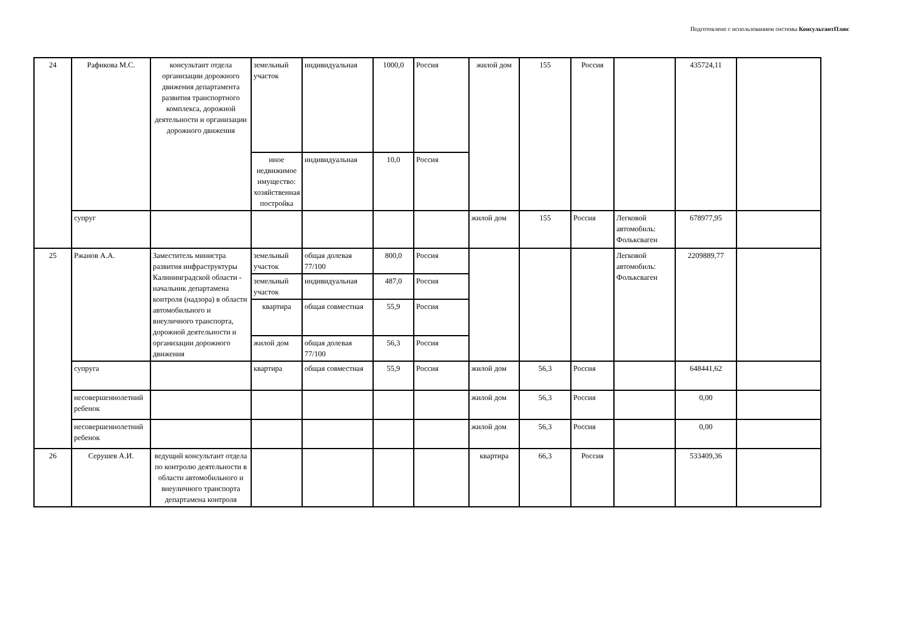Подготовлено с использованием системы КонсультантПлюс
| 24 | Рафикова М.С. | консультант отдела организации дорожного движения департамента развития транспортного комплекса, дорожной деятельности и организации дорожного движения | земельный участок | индивидуальная | 1000,0 | Россия | жилой дом | 155 | Россия | | 435724,11 | |
| | | | иное недвижимое имущество: хозяйственная постройка | индивидуальная | 10,0 | Россия | | | | | | |
| | супруг | | | | | | жилой дом | 155 | Россия | Легковой автомобиль: Фольксваген | 678977,95 | |
| 25 | Ржанов А.А. | Заместитель министра развития инфраструктуры Калининградской области - начальник департамена контроля (надзора) в области автомобильного и внеуличного транспорта, дорожной деятельности и организации дорожного движения | земельный участок | общая долевая 77/100 | 800,0 | Россия | | | | Легковой автомобиль: Фольксваген | 2209889,77 | |
| | | | земельный участок | индивидуальная | 487,0 | Россия | | | | | | |
| | | | квартира | общая совместная | 55,9 | Россия | | | | | | |
| | | | жилой дом | общая долевая 77/100 | 56,3 | Россия | | | | | | |
| | супруга | | квартира | общая совместная | 55,9 | Россия | жилой дом | 56,3 | Россия | | 648441,62 | |
| | несовершеннолетний ребенок | | | | | | жилой дом | 56,3 | Россия | | 0,00 | |
| | несовершеннолетний ребенок | | | | | | жилой дом | 56,3 | Россия | | 0,00 | |
| 26 | Серушев А.И. | ведущий консультант отдела по контролю деятельности в области автомобильного и внеуличного транспорта департамена контроля | | | | | квартира | 66,3 | Россия | | 533409,36 | |